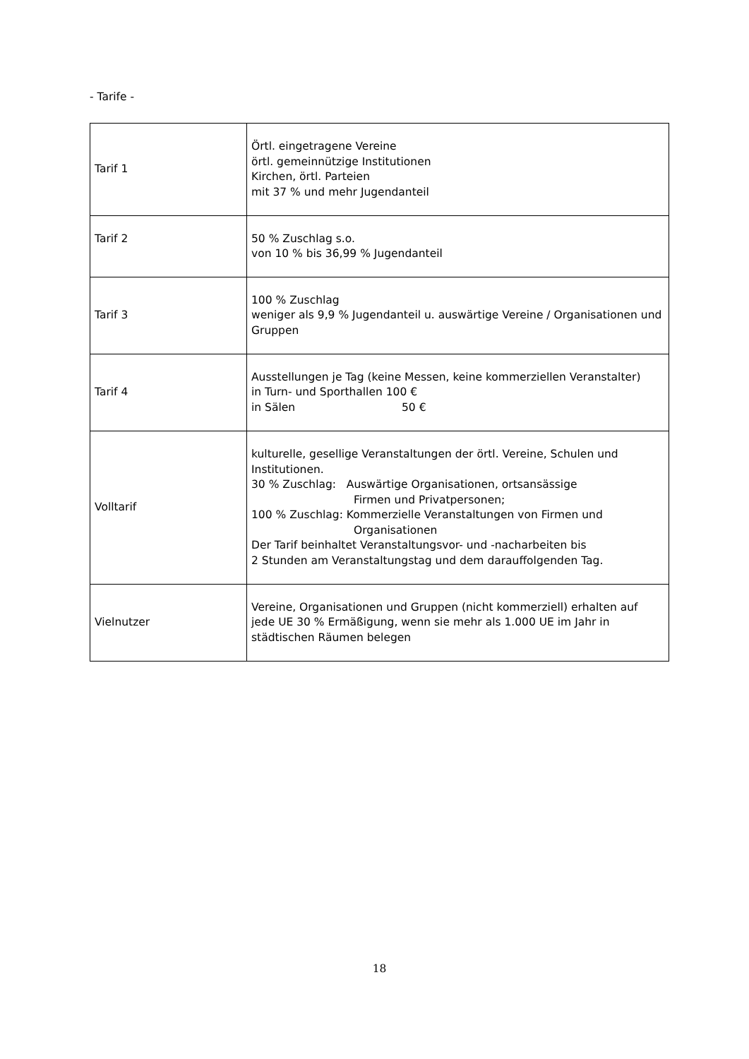- Tarife -
| Tarif 1 | Örtl. eingetragene Vereine örtl. gemeinnützige Institutionen Kirchen, örtl. Parteien mit 37 % und mehr Jugendanteil |
| Tarif 2 | 50 % Zuschlag s.o. von 10 % bis 36,99 % Jugendanteil |
| Tarif 3 | 100 % Zuschlag weniger als 9,9 % Jugendanteil u. auswärtige Vereine / Organisationen und Gruppen |
| Tarif 4 | Ausstellungen je Tag (keine Messen, keine kommerziellen Veranstalter) in Turn- und Sporthallen 100 € in Sälen 50 € |
| Volltarif | kulturelle, gesellige Veranstaltungen der örtl. Vereine, Schulen und Institutionen. 30 % Zuschlag: Auswärtige Organisationen, ortsansässige Firmen und Privatpersonen; 100 % Zuschlag: Kommerzielle Veranstaltungen von Firmen und Organisationen Der Tarif beinhaltet Veranstaltungsvor- und -nacharbeiten bis 2 Stunden am Veranstaltungstag und dem darauffolgenden Tag. |
| Vielnutzer | Vereine, Organisationen und Gruppen (nicht kommerziell) erhalten auf jede UE 30 % Ermäßigung, wenn sie mehr als 1.000 UE im Jahr in städtischen Räumen belegen |
18